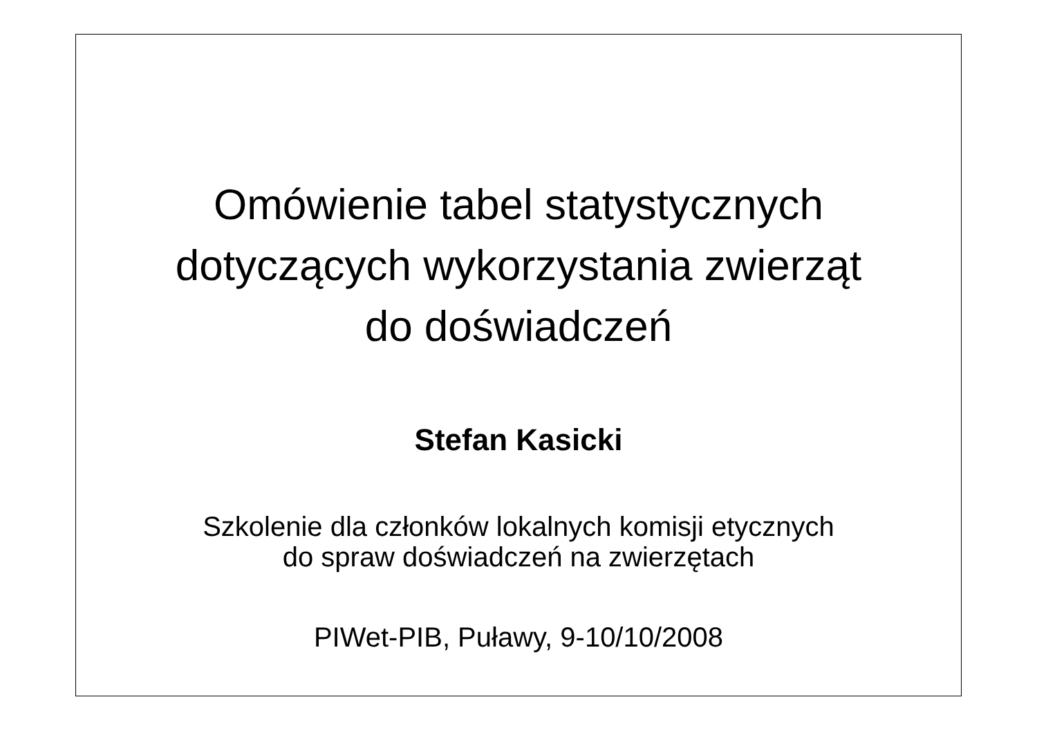Omówienie tabel statystycznych
dotyczących wykorzystania zwierząt
do doświadczeń
Stefan Kasicki
Szkolenie dla członków lokalnych komisji etycznych
do spraw doświadczeń na zwierzętach
PIWet-PIB, Puławy, 9-10/10/2008